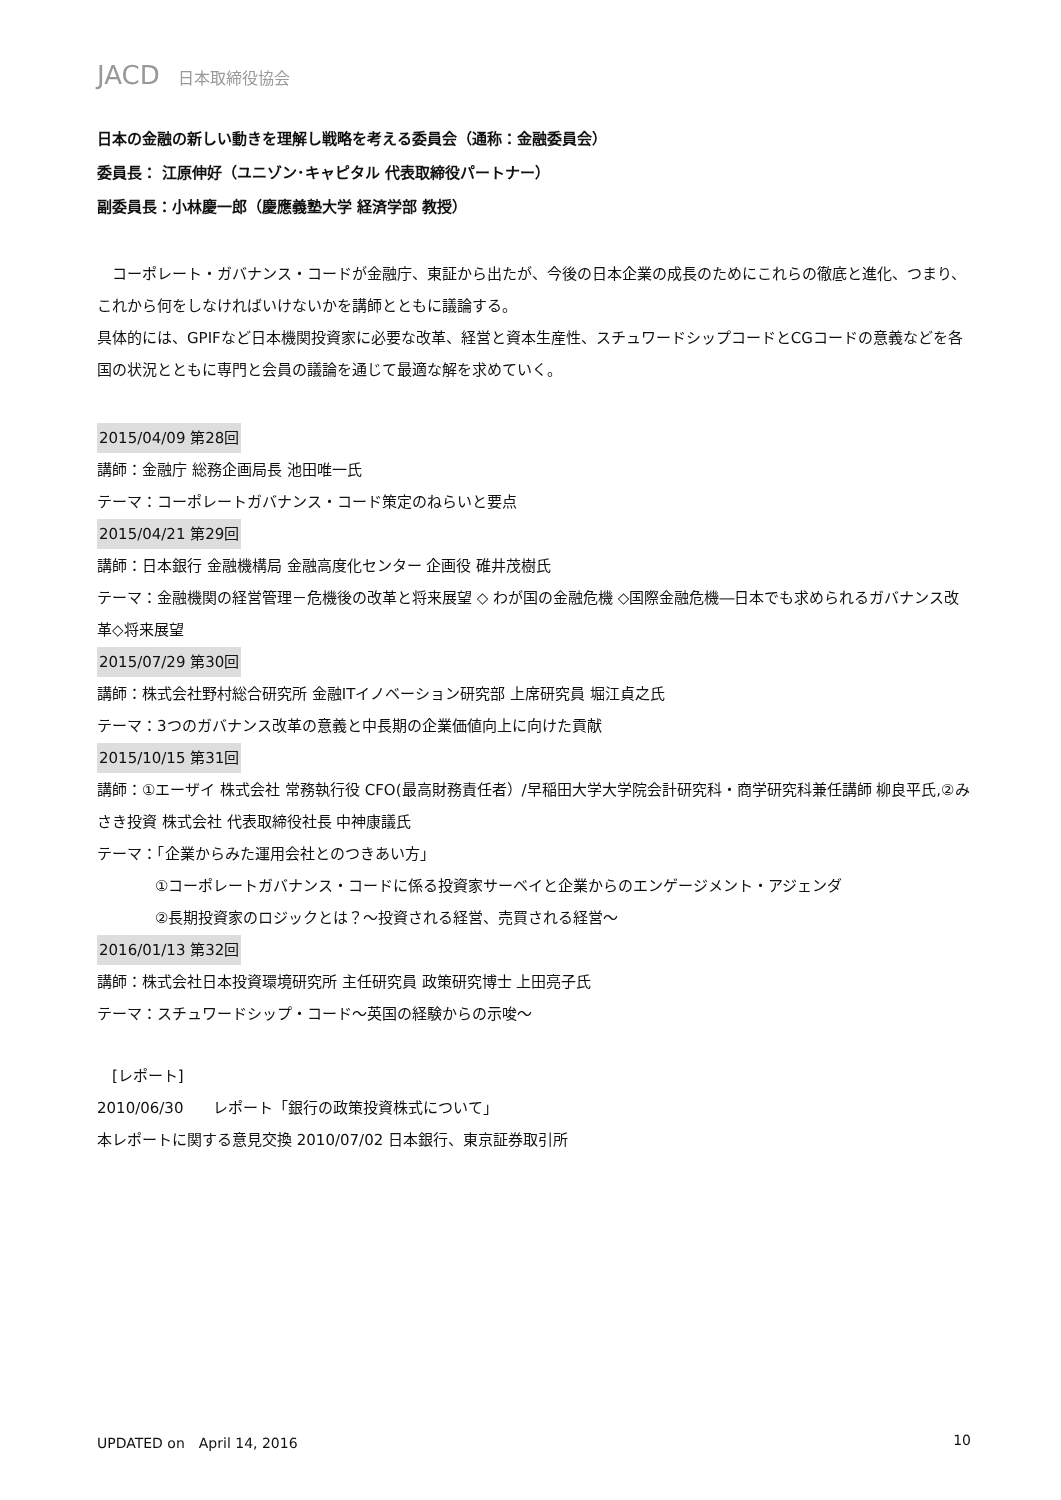JACD 日本取締役協会
日本の金融の新しい動きを理解し戦略を考える委員会（通称：金融委員会）
委員長： 江原伸好（ユニゾン･キャピタル 代表取締役パートナー）
副委員長：小林慶一郎（慶應義塾大学 経済学部 教授）
　コーポレート・ガバナンス・コードが金融庁、東証から出たが、今後の日本企業の成長のためにこれらの徹底と進化、つまり、これから何をしなければいけないかを講師とともに議論する。
具体的には、GPIFなど日本機関投資家に必要な改革、経営と資本生産性、スチュワードシップコードとCGコードの意義などを各国の状況とともに専門と会員の議論を通じて最適な解を求めていく。
2015/04/09 第28回
講師：金融庁 総務企画局長 池田唯一氏
テーマ：コーポレートガバナンス・コード策定のねらいと要点
2015/04/21 第29回
講師：日本銀行 金融機構局 金融高度化センター 企画役 碓井茂樹氏
テーマ：金融機関の経営管理－危機後の改革と将来展望 ◇ わが国の金融危機 ◇国際金融危機―日本でも求められるガバナンス改革◇将来展望
2015/07/29 第30回
講師：株式会社野村総合研究所 金融ITイノベーション研究部 上席研究員 堀江貞之氏
テーマ：3つのガバナンス改革の意義と中長期の企業価値向上に向けた貢献
2015/10/15 第31回
講師：①エーザイ 株式会社 常務執行役 CFO(最高財務責任者）/早稲田大学大学院会計研究科・商学研究科兼任講師 柳良平氏,②みさき投資 株式会社 代表取締役社長 中神康議氏
テーマ：「企業からみた運用会社とのつきあい方」
①コーポレートガバナンス・コードに係る投資家サーベイと企業からのエンゲージメント・アジェンダ
②長期投資家のロジックとは？～投資される経営、売買される経営～
2016/01/13 第32回
講師：株式会社日本投資環境研究所 主任研究員 政策研究博士 上田亮子氏
テーマ：スチュワードシップ・コード～英国の経験からの示唆～
　[レポート]
2010/06/30　　レポート「銀行の政策投資株式について」
本レポートに関する意見交換 2010/07/02 日本銀行、東京証券取引所
UPDATED on　April 14, 2016 10